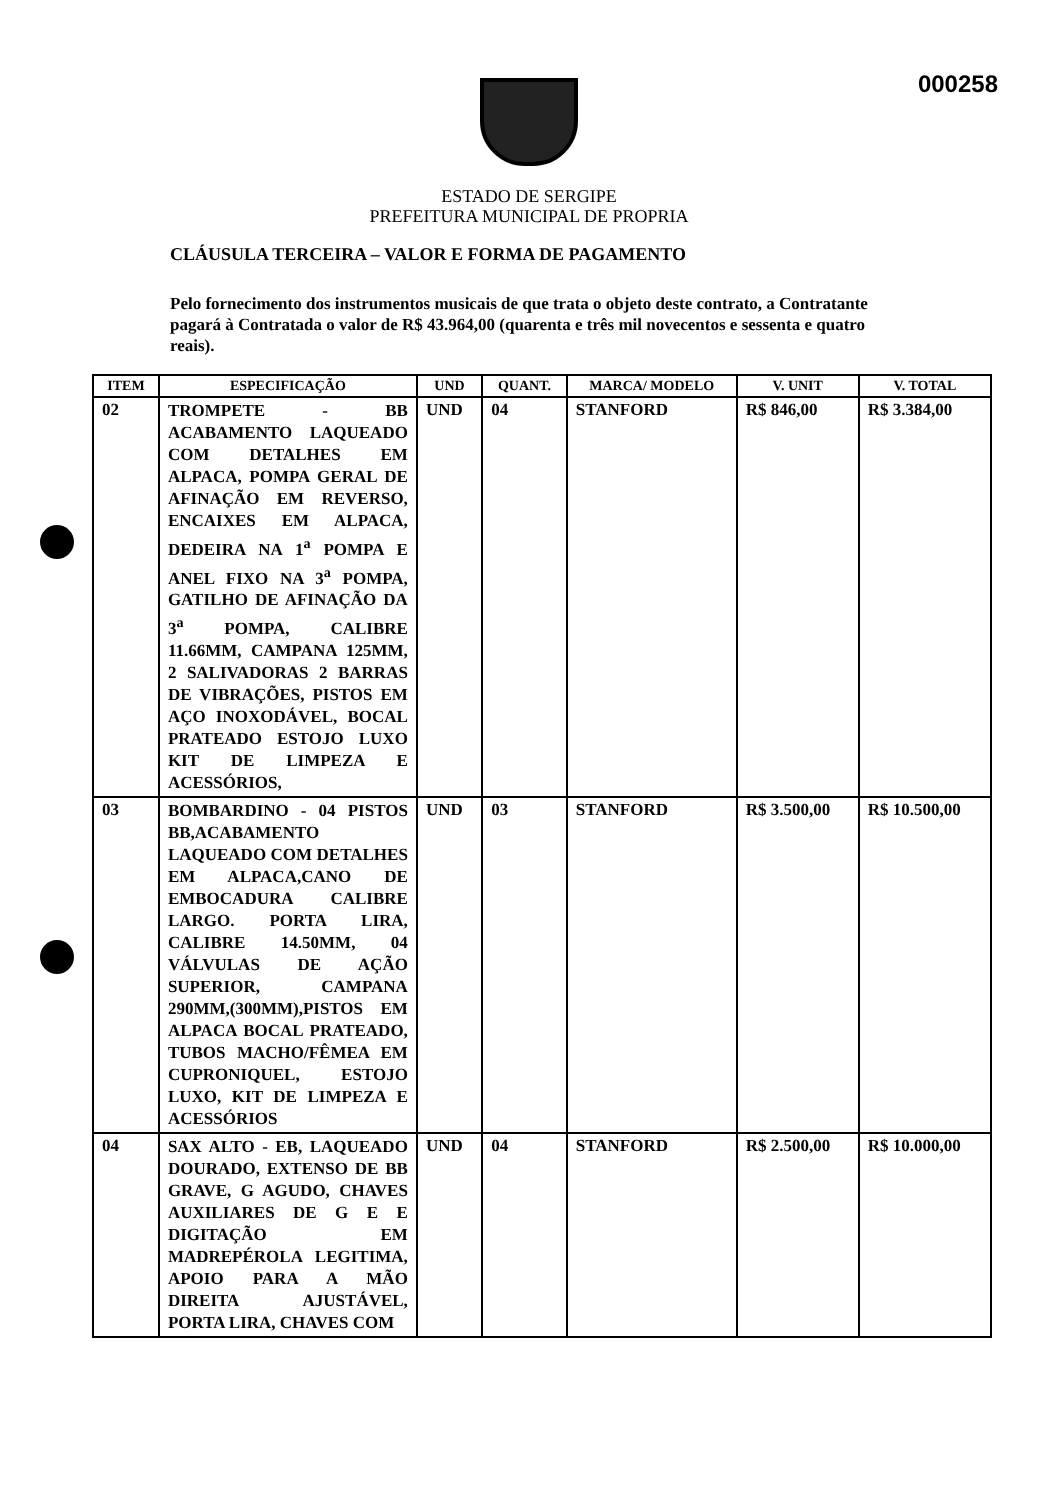000258
ESTADO DE SERGIPE
PREFEITURA MUNICIPAL DE PROPRIA
CLÁUSULA TERCEIRA – VALOR E FORMA DE PAGAMENTO
Pelo fornecimento dos instrumentos musicais de que trata o objeto deste contrato, a Contratante pagará à Contratada o valor de R$ 43.964,00 (quarenta e três mil novecentos e sessenta e quatro reais).
| ITEM | ESPECIFICAÇÃO | UND | QUANT. | MARCA/ MODELO | V. UNIT | V. TOTAL |
| --- | --- | --- | --- | --- | --- | --- |
| 02 | TROMPETE - BB ACABAMENTO LAQUEADO COM DETALHES EM ALPACA, POMPA GERAL DE AFINAÇÃO EM REVERSO, ENCAIXES EM ALPACA, DEDEIRA NA 1<sup>a</sup> POMPA E ANEL FIXO NA 3<sup>a</sup> POMPA, GATILHO DE AFINAÇÃO DA 3<sup>a</sup> POMPA, CALIBRE 11.66MM, CAMPANA 125MM, 2 SALIVADORAS 2 BARRAS DE VIBRAÇÕES, PISTOS EM AÇO INOXODÁVEL, BOCAL PRATEADO ESTOJO LUXO KIT DE LIMPEZA E ACESSÓRIOS, | UND | 04 | STANFORD | R$ 846,00 | R$ 3.384,00 |
| 03 | BOMBARDINO - 04 PISTOS BB,ACABAMENTO LAQUEADO COM DETALHES EM ALPACA,CANO DE EMBOCADURA CALIBRE LARGO. PORTA LIRA, CALIBRE 14.50MM, 04 VÁLVULAS DE AÇÃO SUPERIOR, CAMPANA 290MM,(300MM),PISTOS EM ALPACA BOCAL PRATEADO, TUBOS MACHO/FÊMEA EM CUPRONIQUEL, ESTOJO LUXO, KIT DE LIMPEZA E ACESSÓRIOS | UND | 03 | STANFORD | R$ 3.500,00 | R$ 10.500,00 |
| 04 | SAX ALTO - EB, LAQUEADO DOURADO, EXTENSO DE BB GRAVE, G AGUDO, CHAVES AUXILIARES DE G E E DIGITAÇÃO EM MADREPÉROLA LEGITIMA, APOIO PARA A MÃO DIREITA AJUSTÁVEL, PORTA LIRA, CHAVES COM | UND | 04 | STANFORD | R$ 2.500,00 | R$ 10.000,00 |